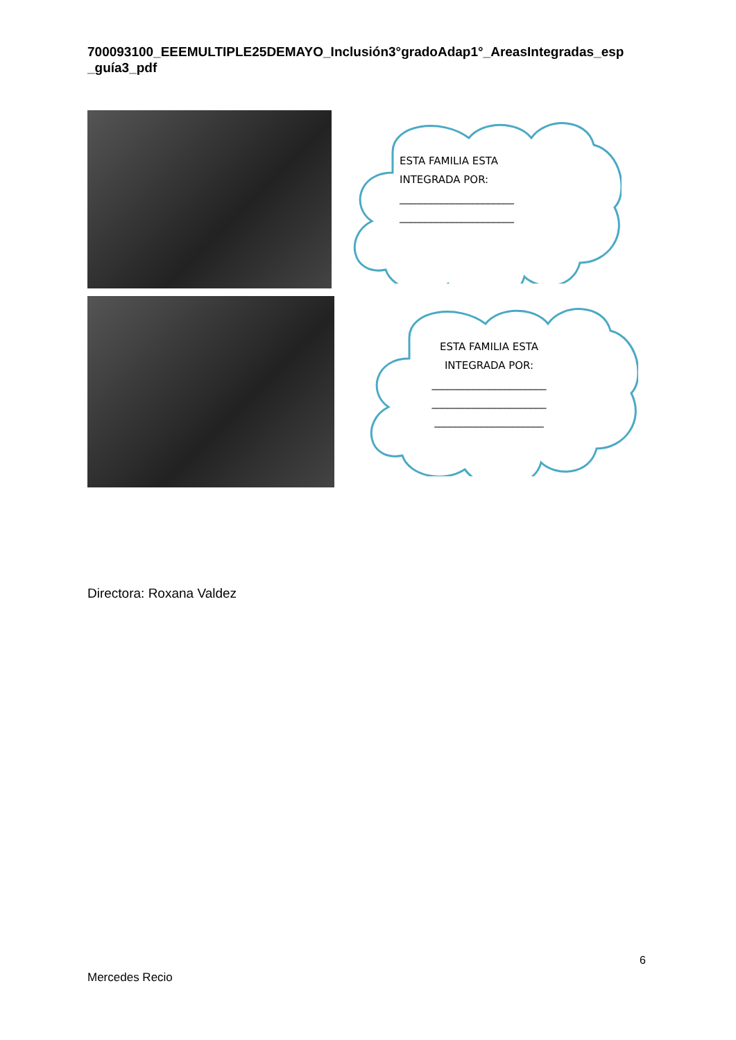700093100_EEEMULTIPLE25DEMAYO_Inclusión3°gradoAdap1°_AreasIntegradas_esp _guía3_pdf
ESTA FAMILIA ESTA
INTEGRADA POR:
______________________
______________________
ESTA FAMILIA ESTA
INTEGRADA POR:
______________________
______________________
_____________________
Directora: Roxana Valdez
6
Mercedes Recio